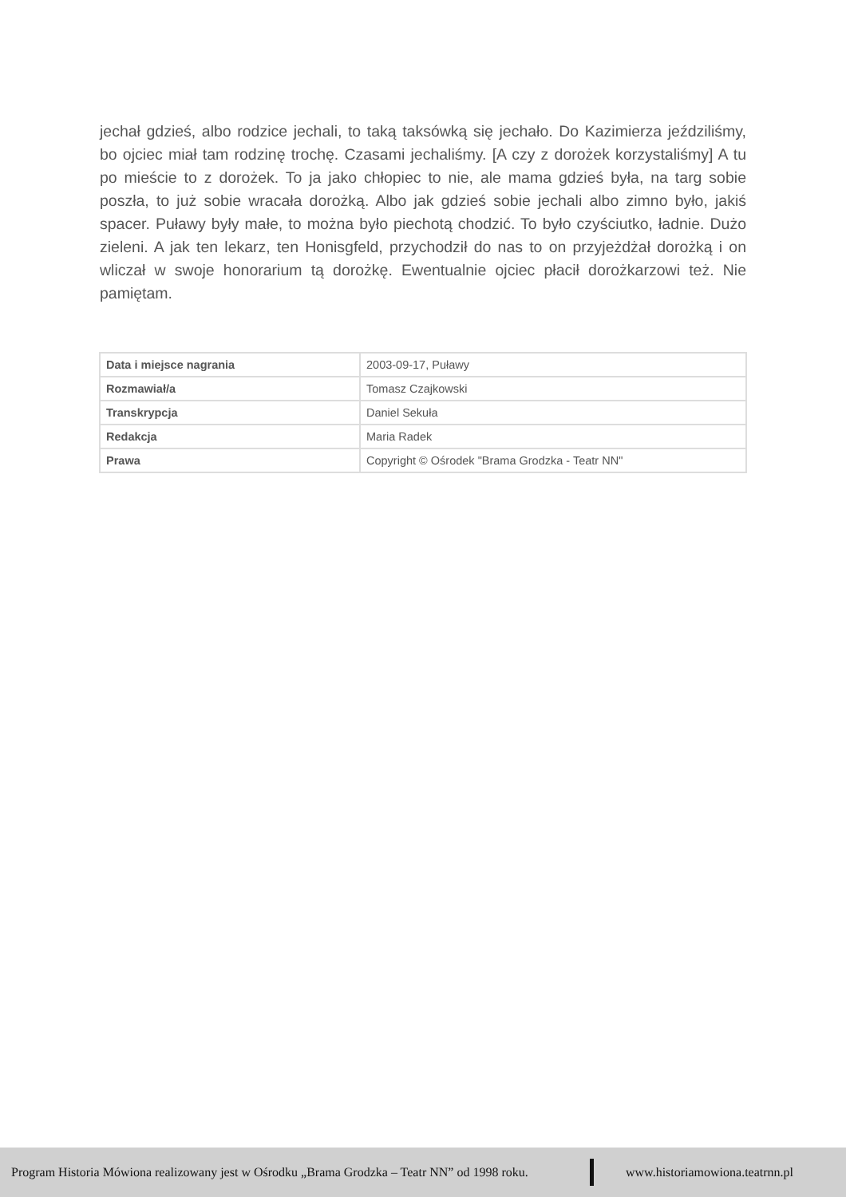jechał gdzieś, albo rodzice jechali, to taką taksówką się jechało. Do Kazimierza jeździliśmy, bo ojciec miał tam rodzinę trochę. Czasami jechaliśmy. [A czy z dorożek korzystaliśmy] A tu po mieście to z dorożek. To ja jako chłopiec to nie, ale mama gdzieś była, na targ sobie poszła, to już sobie wracała dorożką. Albo jak gdzieś sobie jechali albo zimno było, jakiś spacer. Puławy były małe, to można było piechotą chodzić. To było czyściutko, ładnie. Dużo zieleni. A jak ten lekarz, ten Honisgfeld, przychodził do nas to on przyjeżdżał dorożką i on wliczał w swoje honorarium tą dorożkę. Ewentualnie ojciec płacił dorożkarzowi też. Nie pamiętam.
| Data i miejsce nagrania | 2003-09-17, Puławy |
| Rozmawiał/a | Tomasz Czajkowski |
| Transkrypcja | Daniel Sekuła |
| Redakcja | Maria Radek |
| Prawa | Copyright © Ośrodek "Brama Grodzka - Teatr NN" |
Program Historia Mówiona realizowany jest w Ośrodku „Brama Grodzka – Teatr NN” od 1998 roku. www.historiamowiona.teatrnn.pl